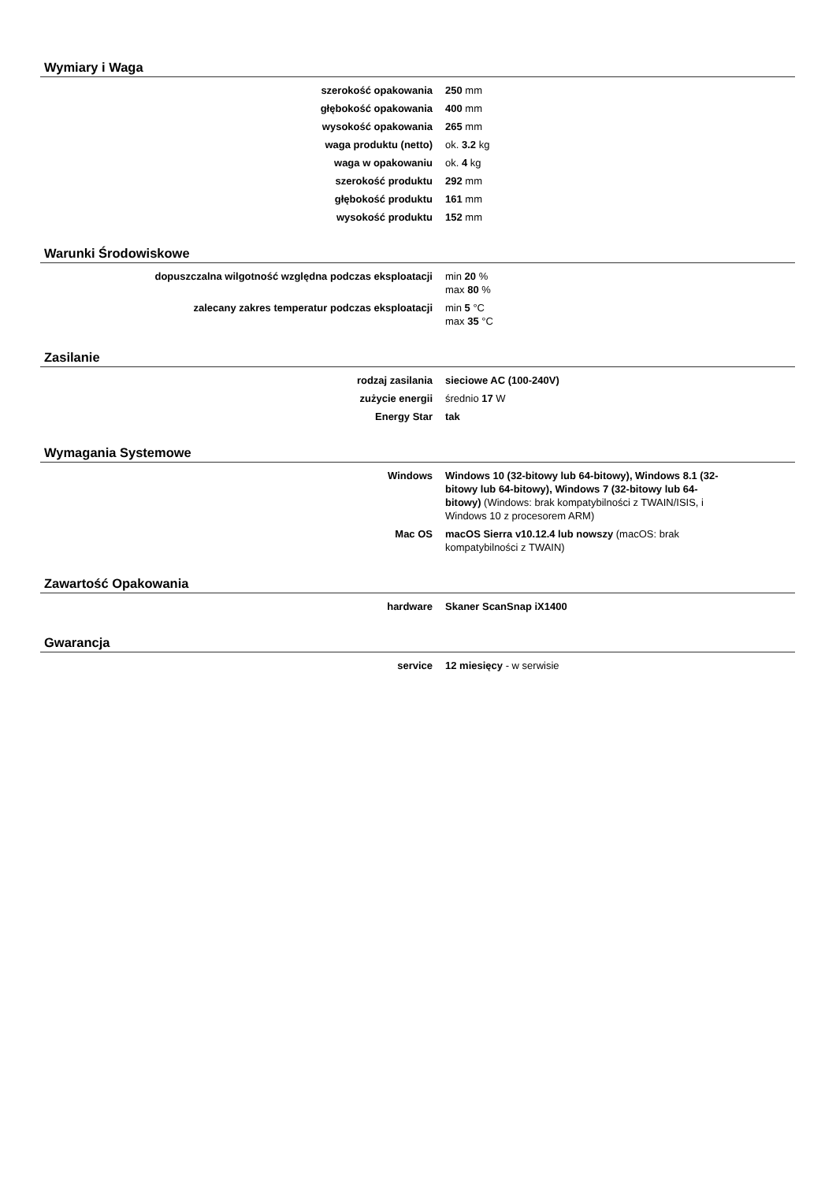Wymiary i Waga
| szerokość opakowania | 250 mm |
| głębokość opakowania | 400 mm |
| wysokość opakowania | 265 mm |
| waga produktu (netto) | ok. 3.2 kg |
| waga w opakowaniu | ok. 4 kg |
| szerokość produktu | 292 mm |
| głębokość produktu | 161 mm |
| wysokość produktu | 152 mm |
Warunki Środowiskowe
| dopuszczalna wilgotność względna podczas eksploatacji | min 20 % max 80 % |
| zalecany zakres temperatur podczas eksploatacji | min 5 °C max 35 °C |
Zasilanie
| rodzaj zasilania | sieciowe AC (100-240V) |
| zużycie energii | średnio 17 W |
| Energy Star | tak |
Wymagania Systemowe
| Windows | Windows 10 (32-bitowy lub 64-bitowy), Windows 8.1 (32-bitowy lub 64-bitowy), Windows 7 (32-bitowy lub 64-bitowy) (Windows: brak kompatybilności z TWAIN/ISIS, i Windows 10 z procesorem ARM) |
| Mac OS | macOS Sierra v10.12.4 lub nowszy (macOS: brak kompatybilności z TWAIN) |
Zawartość Opakowania
| hardware | Skaner ScanSnap iX1400 |
Gwarancja
| service | 12 miesięcy - w serwisie |